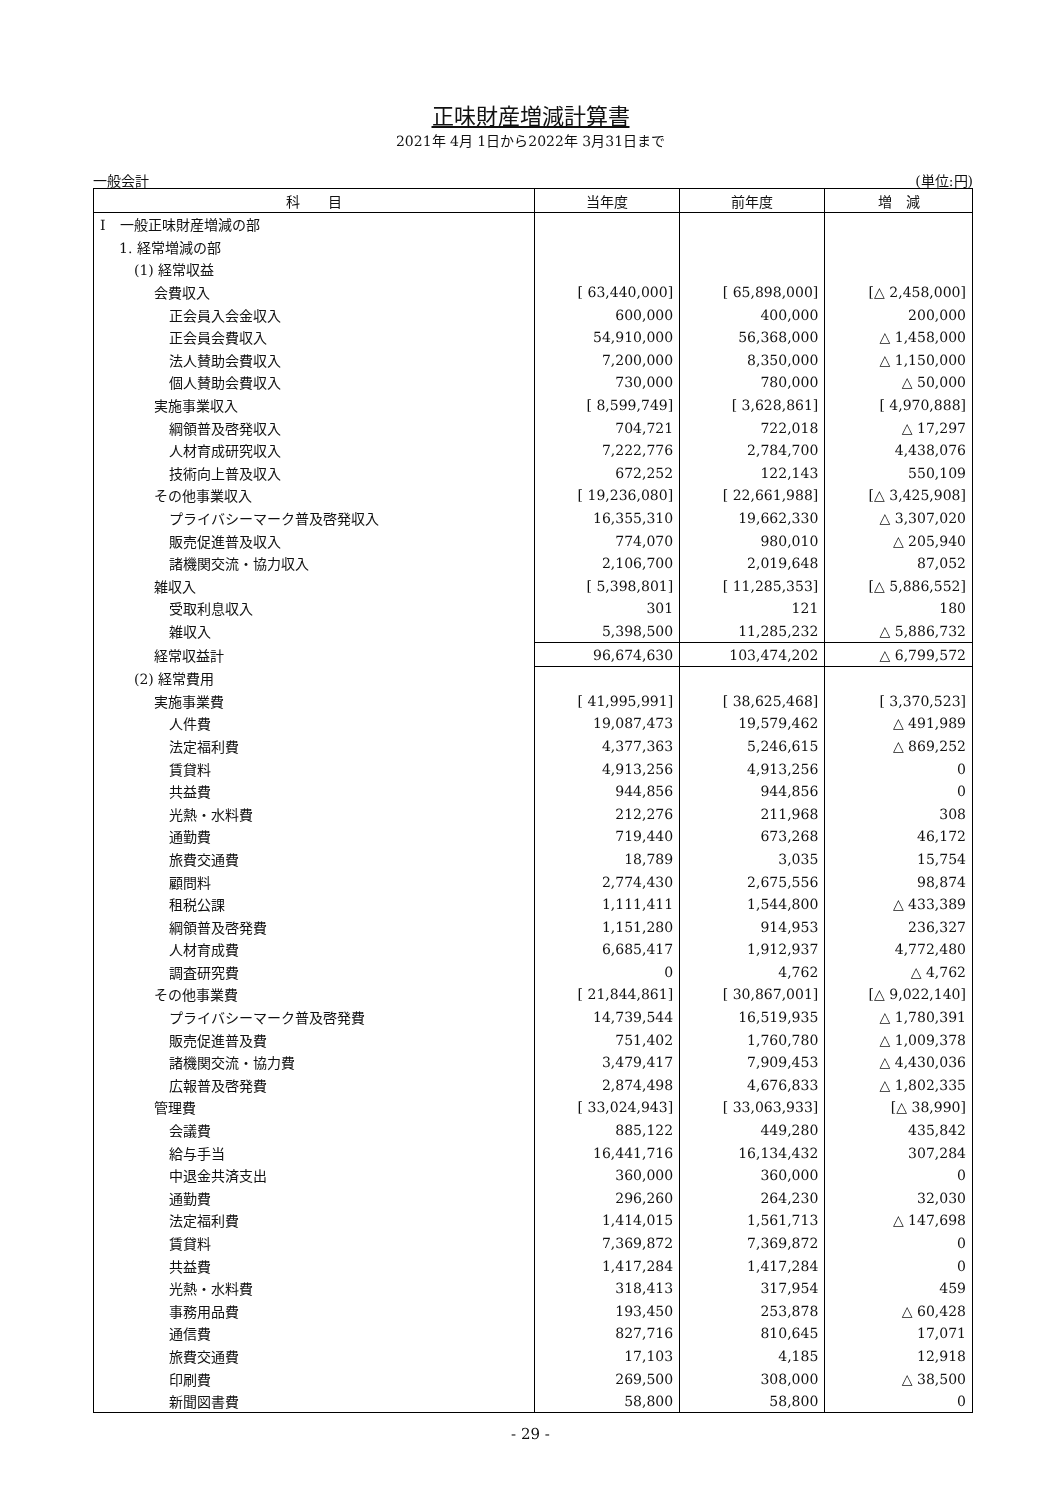正味財産増減計算書
2021年 4月 1日から2022年 3月31日まで
一般会計 (単位:円)
| 科 目 | 当年度 | 前年度 | 増 減 |
| --- | --- | --- | --- |
| Ⅰ 一般正味財産増減の部 | | | |
| 1. 経常増減の部 | | | |
| (1) 経常収益 | | | |
| 会費収入 | [ 63,440,000] | [ 65,898,000] | [△ 2,458,000] |
| 正会員入会金収入 | 600,000 | 400,000 | 200,000 |
| 正会員会費収入 | 54,910,000 | 56,368,000 | △ 1,458,000 |
| 法人賛助会費収入 | 7,200,000 | 8,350,000 | △ 1,150,000 |
| 個人賛助会費収入 | 730,000 | 780,000 | △ 50,000 |
| 実施事業収入 | [ 8,599,749] | [ 3,628,861] | [ 4,970,888] |
| 綱領普及啓発収入 | 704,721 | 722,018 | △ 17,297 |
| 人材育成研究収入 | 7,222,776 | 2,784,700 | 4,438,076 |
| 技術向上普及収入 | 672,252 | 122,143 | 550,109 |
| その他事業収入 | [ 19,236,080] | [ 22,661,988] | [△ 3,425,908] |
| プライバシーマーク普及啓発収入 | 16,355,310 | 19,662,330 | △ 3,307,020 |
| 販売促進普及収入 | 774,070 | 980,010 | △ 205,940 |
| 諸機関交流・協力収入 | 2,106,700 | 2,019,648 | 87,052 |
| 雑収入 | [ 5,398,801] | [ 11,285,353] | [△ 5,886,552] |
| 受取利息収入 | 301 | 121 | 180 |
| 雑収入 | 5,398,500 | 11,285,232 | △ 5,886,732 |
| 経常収益計 | 96,674,630 | 103,474,202 | △ 6,799,572 |
| (2) 経常費用 | | | |
| 実施事業費 | [ 41,995,991] | [ 38,625,468] | [ 3,370,523] |
| 人件費 | 19,087,473 | 19,579,462 | △ 491,989 |
| 法定福利費 | 4,377,363 | 5,246,615 | △ 869,252 |
| 賃貸料 | 4,913,256 | 4,913,256 | 0 |
| 共益費 | 944,856 | 944,856 | 0 |
| 光熱・水料費 | 212,276 | 211,968 | 308 |
| 通勤費 | 719,440 | 673,268 | 46,172 |
| 旅費交通費 | 18,789 | 3,035 | 15,754 |
| 顧問料 | 2,774,430 | 2,675,556 | 98,874 |
| 租税公課 | 1,111,411 | 1,544,800 | △ 433,389 |
| 綱領普及啓発費 | 1,151,280 | 914,953 | 236,327 |
| 人材育成費 | 6,685,417 | 1,912,937 | 4,772,480 |
| 調査研究費 | 0 | 4,762 | △ 4,762 |
| その他事業費 | [ 21,844,861] | [ 30,867,001] | [△ 9,022,140] |
| プライバシーマーク普及啓発費 | 14,739,544 | 16,519,935 | △ 1,780,391 |
| 販売促進普及費 | 751,402 | 1,760,780 | △ 1,009,378 |
| 諸機関交流・協力費 | 3,479,417 | 7,909,453 | △ 4,430,036 |
| 広報普及啓発費 | 2,874,498 | 4,676,833 | △ 1,802,335 |
| 管理費 | [ 33,024,943] | [ 33,063,933] | [△ 38,990] |
| 会議費 | 885,122 | 449,280 | 435,842 |
| 給与手当 | 16,441,716 | 16,134,432 | 307,284 |
| 中退金共済支出 | 360,000 | 360,000 | 0 |
| 通勤費 | 296,260 | 264,230 | 32,030 |
| 法定福利費 | 1,414,015 | 1,561,713 | △ 147,698 |
| 賃貸料 | 7,369,872 | 7,369,872 | 0 |
| 共益費 | 1,417,284 | 1,417,284 | 0 |
| 光熱・水料費 | 318,413 | 317,954 | 459 |
| 事務用品費 | 193,450 | 253,878 | △ 60,428 |
| 通信費 | 827,716 | 810,645 | 17,071 |
| 旅費交通費 | 17,103 | 4,185 | 12,918 |
| 印刷費 | 269,500 | 308,000 | △ 38,500 |
| 新聞図書費 | 58,800 | 58,800 | 0 |
- 29 -